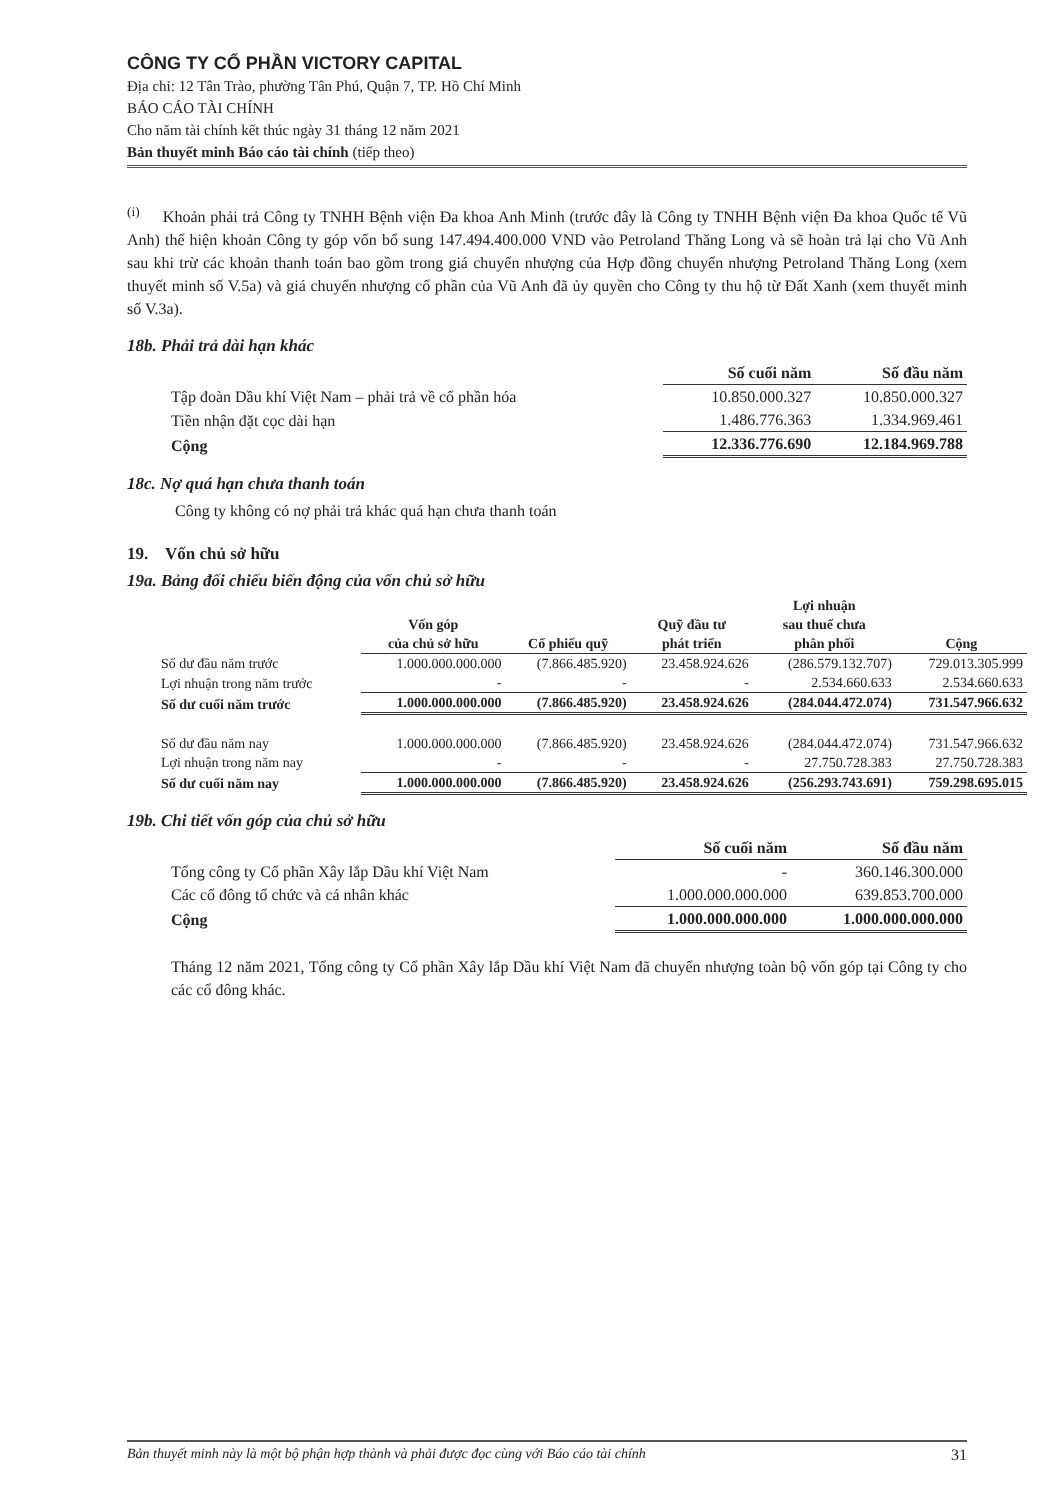CÔNG TY CỔ PHẦN VICTORY CAPITAL
Địa chỉ: 12 Tân Trào, phường Tân Phú, Quận 7, TP. Hồ Chí Minh
BÁO CÁO TÀI CHÍNH
Cho năm tài chính kết thúc ngày 31 tháng 12 năm 2021
Bản thuyết minh Báo cáo tài chính (tiếp theo)
<sup>(i)</sup> Khoản phải trả Công ty TNHH Bệnh viện Đa khoa Anh Minh (trước đây là Công ty TNHH Bệnh viện Đa khoa Quốc tế Vũ Anh) thể hiện khoản Công ty góp vốn bổ sung 147.494.400.000 VND vào Petroland Thăng Long và sẽ hoàn trả lại cho Vũ Anh sau khi trừ các khoản thanh toán bao gồm trong giá chuyển nhượng của Hợp đồng chuyển nhượng Petroland Thăng Long (xem thuyết minh số V.5a) và giá chuyển nhượng cổ phần của Vũ Anh đã ủy quyền cho Công ty thu hộ từ Đất Xanh (xem thuyết minh số V.3a).
18b. Phải trả dài hạn khác
| | Số cuối năm | Số đầu năm |
| Tập đoàn Dầu khí Việt Nam – phải trả về cổ phần hóa | 10.850.000.327 | 10.850.000.327 |
| Tiền nhận đặt cọc dài hạn | 1.486.776.363 | 1.334.969.461 |
| Cộng | 12.336.776.690 | 12.184.969.788 |
18c. Nợ quá hạn chưa thanh toán
Công ty không có nợ phải trả khác quá hạn chưa thanh toán
19. Vốn chủ sở hữu
19a. Bảng đối chiếu biến động của vốn chủ sở hữu
| | Vốn góp của chủ sở hữu | Cổ phiếu quỹ | Quỹ đầu tư phát triển | Lợi nhuận sau thuế chưa phân phối | Cộng |
| Số dư đầu năm trước | 1.000.000.000.000 | (7.866.485.920) | 23.458.924.626 | (286.579.132.707) | 729.013.305.999 |
| Lợi nhuận trong năm trước | - | - | - | 2.534.660.633 | 2.534.660.633 |
| Số dư cuối năm trước | 1.000.000.000.000 | (7.866.485.920) | 23.458.924.626 | (284.044.472.074) | 731.547.966.632 |
| Số dư đầu năm nay | 1.000.000.000.000 | (7.866.485.920) | 23.458.924.626 | (284.044.472.074) | 731.547.966.632 |
| Lợi nhuận trong năm nay | - | - | - | 27.750.728.383 | 27.750.728.383 |
| Số dư cuối năm nay | 1.000.000.000.000 | (7.866.485.920) | 23.458.924.626 | (256.293.743.691) | 759.298.695.015 |
19b. Chi tiết vốn góp của chủ sở hữu
| | Số cuối năm | Số đầu năm |
| Tổng công ty Cổ phần Xây lắp Dầu khí Việt Nam | - | 360.146.300.000 |
| Các cổ đông tổ chức và cá nhân khác | 1.000.000.000.000 | 639.853.700.000 |
| Cộng | 1.000.000.000.000 | 1.000.000.000.000 |
Tháng 12 năm 2021, Tổng công ty Cổ phần Xây lắp Dầu khí Việt Nam đã chuyển nhượng toàn bộ vốn góp tại Công ty cho các cổ đông khác.
Bản thuyết minh này là một bộ phận hợp thành và phải được đọc cùng với Báo cáo tài chính 31